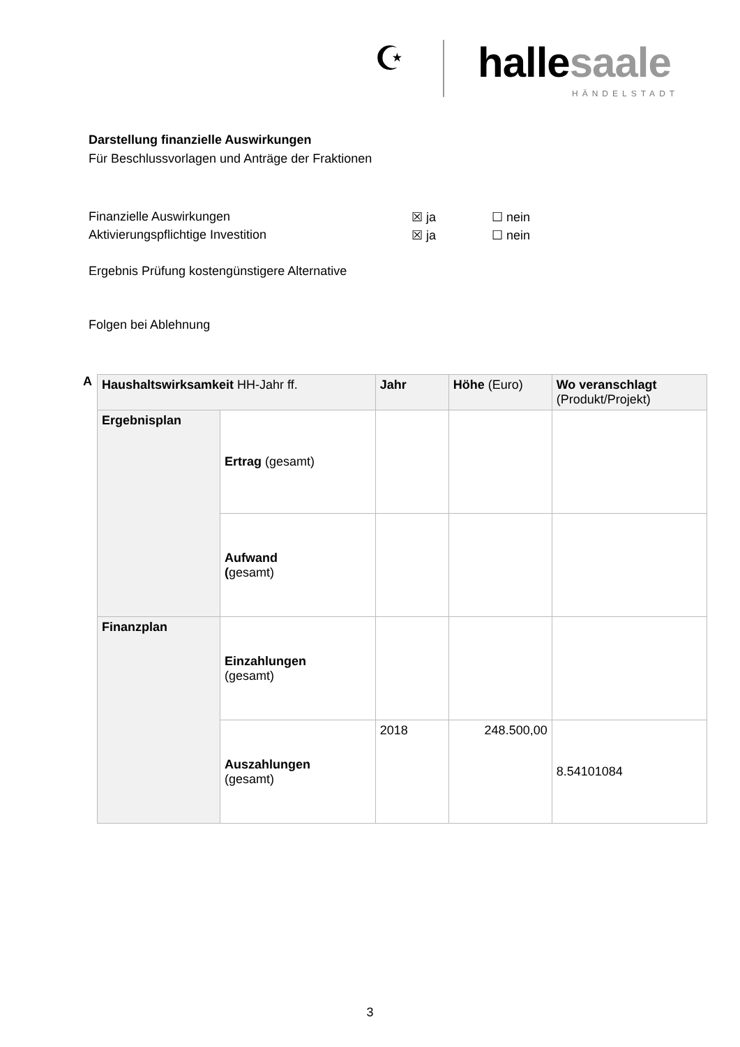☪ hallesaale
HÄNDELSTADT
Darstellung finanzielle Auswirkungen
Für Beschlussvorlagen und Anträge der Fraktionen
Finanzielle Auswirkungen ☒ ja ☐ nein
Aktivierungspflichtige Investition ☒ ja ☐ nein
Ergebnis Prüfung kostengünstigere Alternative
Folgen bei Ablehnung
A
| Haushaltswirksamkeit HH-Jahr ff. | | Jahr | Höhe (Euro) | Wo veranschlagt (Produkt/Projekt) |
| Ergebnisplan | Ertrag (gesamt) | | | |
| | Aufwand ( gesamt) | | | |
| Finanzplan | Einzahlungen (gesamt) | | | |
| | Auszahlungen (gesamt) | 2018 | 248.500,00 | 8.54101084 |
3